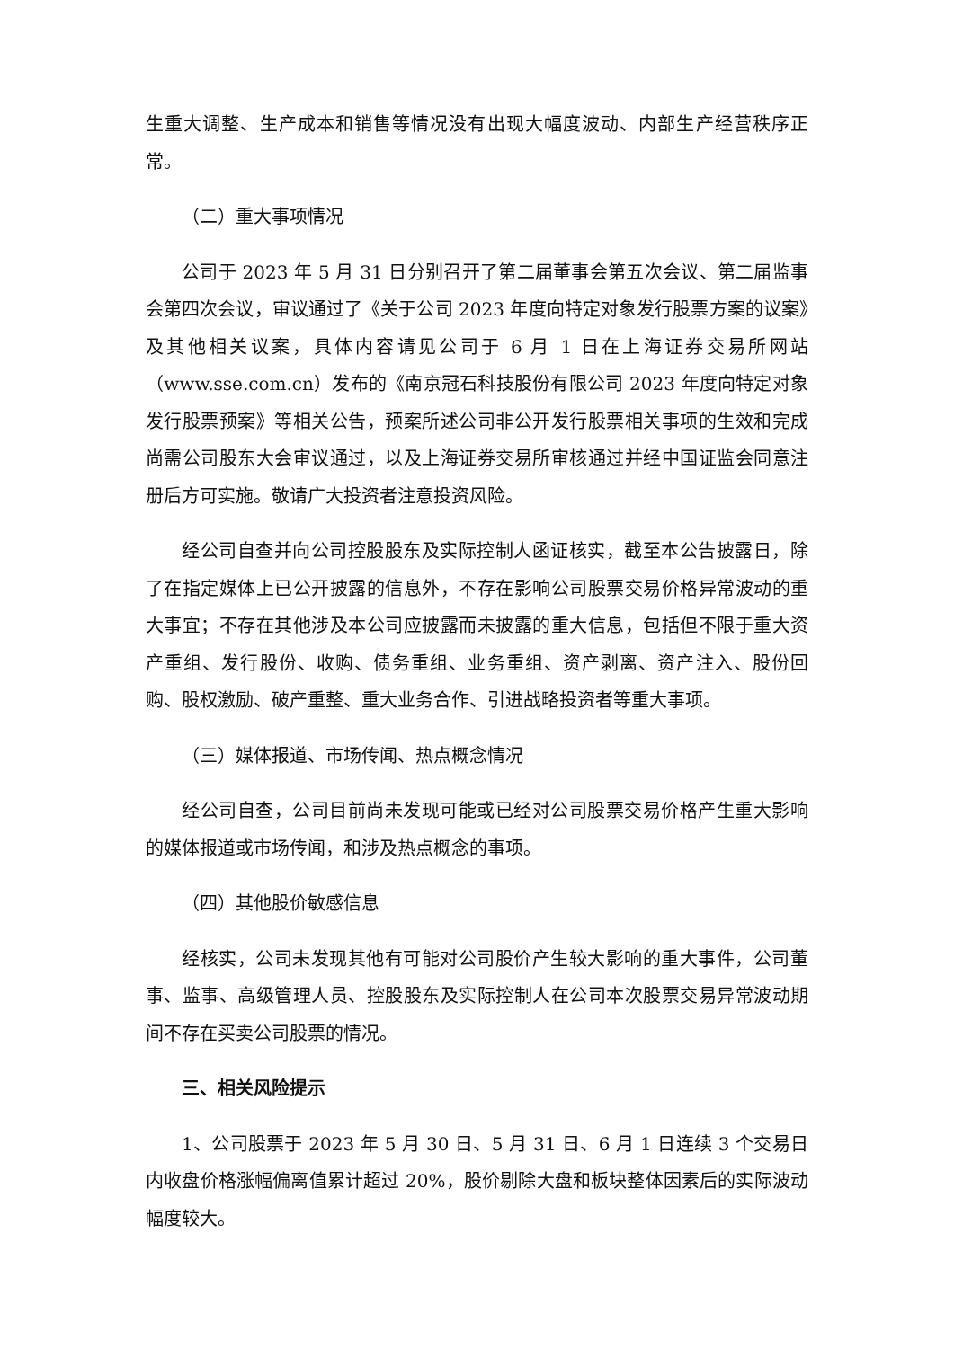生重大调整、生产成本和销售等情况没有出现大幅度波动、内部生产经营秩序正常。
（二）重大事项情况
公司于 2023 年 5 月 31 日分别召开了第二届董事会第五次会议、第二届监事会第四次会议，审议通过了《关于公司 2023 年度向特定对象发行股票方案的议案》及其他相关议案，具体内容请见公司于 6 月 1 日在上海证券交易所网站（www.sse.com.cn）发布的《南京冠石科技股份有限公司 2023 年度向特定对象发行股票预案》等相关公告，预案所述公司非公开发行股票相关事项的生效和完成尚需公司股东大会审议通过，以及上海证券交易所审核通过并经中国证监会同意注册后方可实施。敬请广大投资者注意投资风险。
经公司自查并向公司控股股东及实际控制人函证核实，截至本公告披露日，除了在指定媒体上已公开披露的信息外，不存在影响公司股票交易价格异常波动的重大事宜；不存在其他涉及本公司应披露而未披露的重大信息，包括但不限于重大资产重组、发行股份、收购、债务重组、业务重组、资产剥离、资产注入、股份回购、股权激励、破产重整、重大业务合作、引进战略投资者等重大事项。
（三）媒体报道、市场传闻、热点概念情况
经公司自查，公司目前尚未发现可能或已经对公司股票交易价格产生重大影响的媒体报道或市场传闻，和涉及热点概念的事项。
（四）其他股价敏感信息
经核实，公司未发现其他有可能对公司股价产生较大影响的重大事件，公司董事、监事、高级管理人员、控股股东及实际控制人在公司本次股票交易异常波动期间不存在买卖公司股票的情况。
三、相关风险提示
1、公司股票于 2023 年 5 月 30 日、5 月 31 日、6 月 1 日连续 3 个交易日内收盘价格涨幅偏离值累计超过 20%，股价剔除大盘和板块整体因素后的实际波动幅度较大。